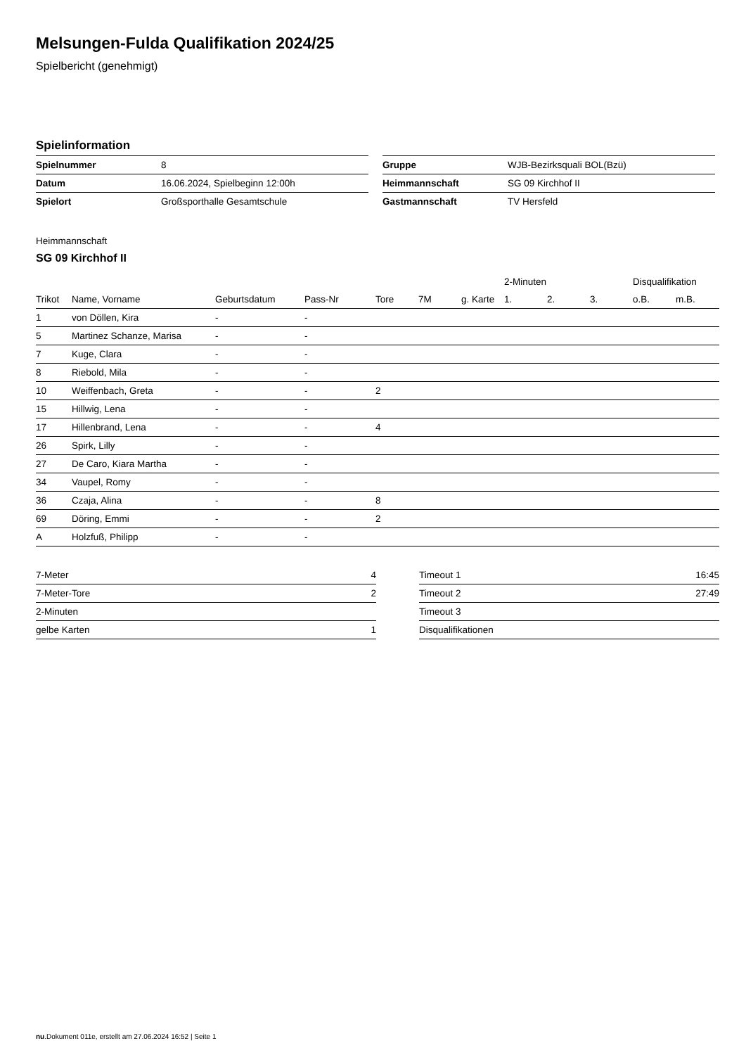Melsungen-Fulda Qualifikation 2024/25
Spielbericht (genehmigt)
Spielinformation
| Spielnummer | 8 |
| Datum | 16.06.2024, Spielbeginn 12:00h |
| Spielort | Großsporthalle Gesamtschule |
| Gruppe | WJB-Bezirksquali BOL(Bzü) |
| Heimmannschaft | SG 09 Kirchhof II |
| Gastmannschaft | TV Hersfeld |
Heimmannschaft
SG 09 Kirchhof II
| | | | | | | | 2-Minuten | | | Disqualifikation | |
| --- | --- | --- | --- | --- | --- | --- | --- | --- | --- | --- | --- |
| Trikot | Name, Vorname | Geburtsdatum | Pass-Nr | Tore | 7M | g. Karte | 1. | 2. | 3. | o.B. | m.B. |
| 1 | von Döllen, Kira | - | - | | | | | | | | |
| 5 | Martinez Schanze, Marisa | - | - | | | | | | | | |
| 7 | Kuge, Clara | - | - | | | | | | | | |
| 8 | Riebold, Mila | - | - | | | | | | | | |
| 10 | Weiffenbach, Greta | - | - | 2 | | | | | | | |
| 15 | Hillwig, Lena | - | - | | | | | | | | |
| 17 | Hillenbrand, Lena | - | - | 4 | | | | | | | |
| 26 | Spirk, Lilly | - | - | | | | | | | | |
| 27 | De Caro, Kiara Martha | - | - | | | | | | | | |
| 34 | Vaupel, Romy | - | - | | | | | | | | |
| 36 | Czaja, Alina | - | - | 8 | | | | | | | |
| 69 | Döring, Emmi | - | - | 2 | | | | | | | |
| A | Holzfuß, Philipp | - | - | | | | | | | | |
| 7-Meter | 4 |
| 7-Meter-Tore | 2 |
| 2-Minuten | |
| gelbe Karten | 1 |
| Timeout 1 | 16:45 |
| Timeout 2 | 27:49 |
| Timeout 3 | |
| Disqualifikationen | |
nu.Dokument 011e, erstellt am 27.06.2024 16:52 | Seite 1